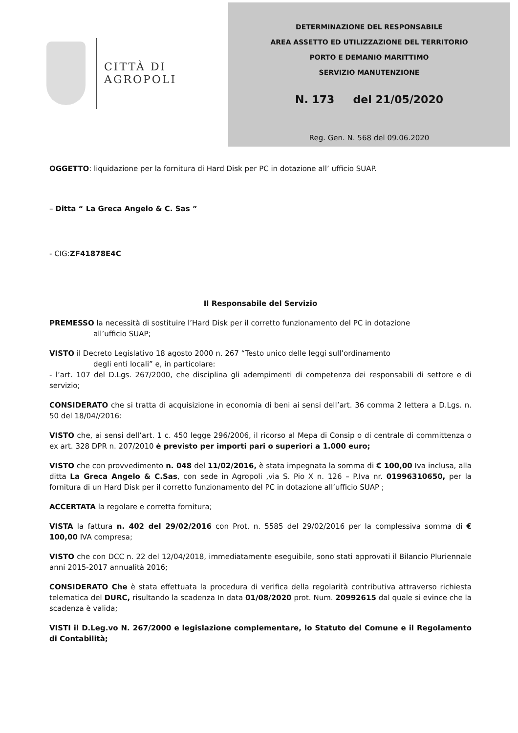CITTÀ DI
AGROPOLI
DETERMINAZIONE DEL RESPONSABILE
AREA ASSETTO ED UTILIZZAZIONE DEL TERRITORIO
PORTO E DEMANIO MARITTIMO
SERVIZIO MANUTENZIONE
N. 173 del 21/05/2020
Reg. Gen. N. 568 del 09.06.2020
OGGETTO: liquidazione per la fornitura di Hard Disk per PC in dotazione all’ ufficio SUAP.
– Ditta “ La Greca Angelo & C. Sas ”
- CIG:ZF41878E4C
Il Responsabile del Servizio
PREMESSO la necessità di sostituire l’Hard Disk per il corretto funzionamento del PC in dotazione
all’ufficio SUAP;
VISTO il Decreto Legislativo 18 agosto 2000 n. 267 “Testo unico delle leggi sull’ordinamento
degli enti locali” e, in particolare:
- l’art. 107 del D.Lgs. 267/2000, che disciplina gli adempimenti di competenza dei responsabili di settore e di servizio;
CONSIDERATO che si tratta di acquisizione in economia di beni ai sensi dell’art. 36 comma 2 lettera a D.Lgs. n. 50 del 18/04//2016:
VISTO che, ai sensi dell’art. 1 c. 450 legge 296/2006, il ricorso al Mepa di Consip o di centrale di committenza o ex art. 328 DPR n. 207/2010 è previsto per importi pari o superiori a 1.000 euro;
VISTO che con provvedimento n. 048 del 11/02/2016, è stata impegnata la somma di € 100,00 Iva inclusa, alla ditta La Greca Angelo & C.Sas, con sede in Agropoli ,via S. Pio X n. 126 – P.Iva nr. 01996310650, per la fornitura di un Hard Disk per il corretto funzionamento del PC in dotazione all’ufficio SUAP ;
ACCERTATA la regolare e corretta fornitura;
VISTA la fattura n. 402 del 29/02/2016 con Prot. n. 5585 del 29/02/2016 per la complessiva somma di € 100,00 IVA compresa;
VISTO che con DCC n. 22 del 12/04/2018, immediatamente eseguibile, sono stati approvati il Bilancio Pluriennale anni 2015-2017 annualità 2016;
CONSIDERATO Che è stata effettuata la procedura di verifica della regolarità contributiva attraverso richiesta telematica del DURC, risultando la scadenza In data 01/08/2020 prot. Num. 20992615 dal quale si evince che la scadenza è valida;
VISTI il D.Leg.vo N. 267/2000 e legislazione complementare, lo Statuto del Comune e il Regolamento di Contabilità;